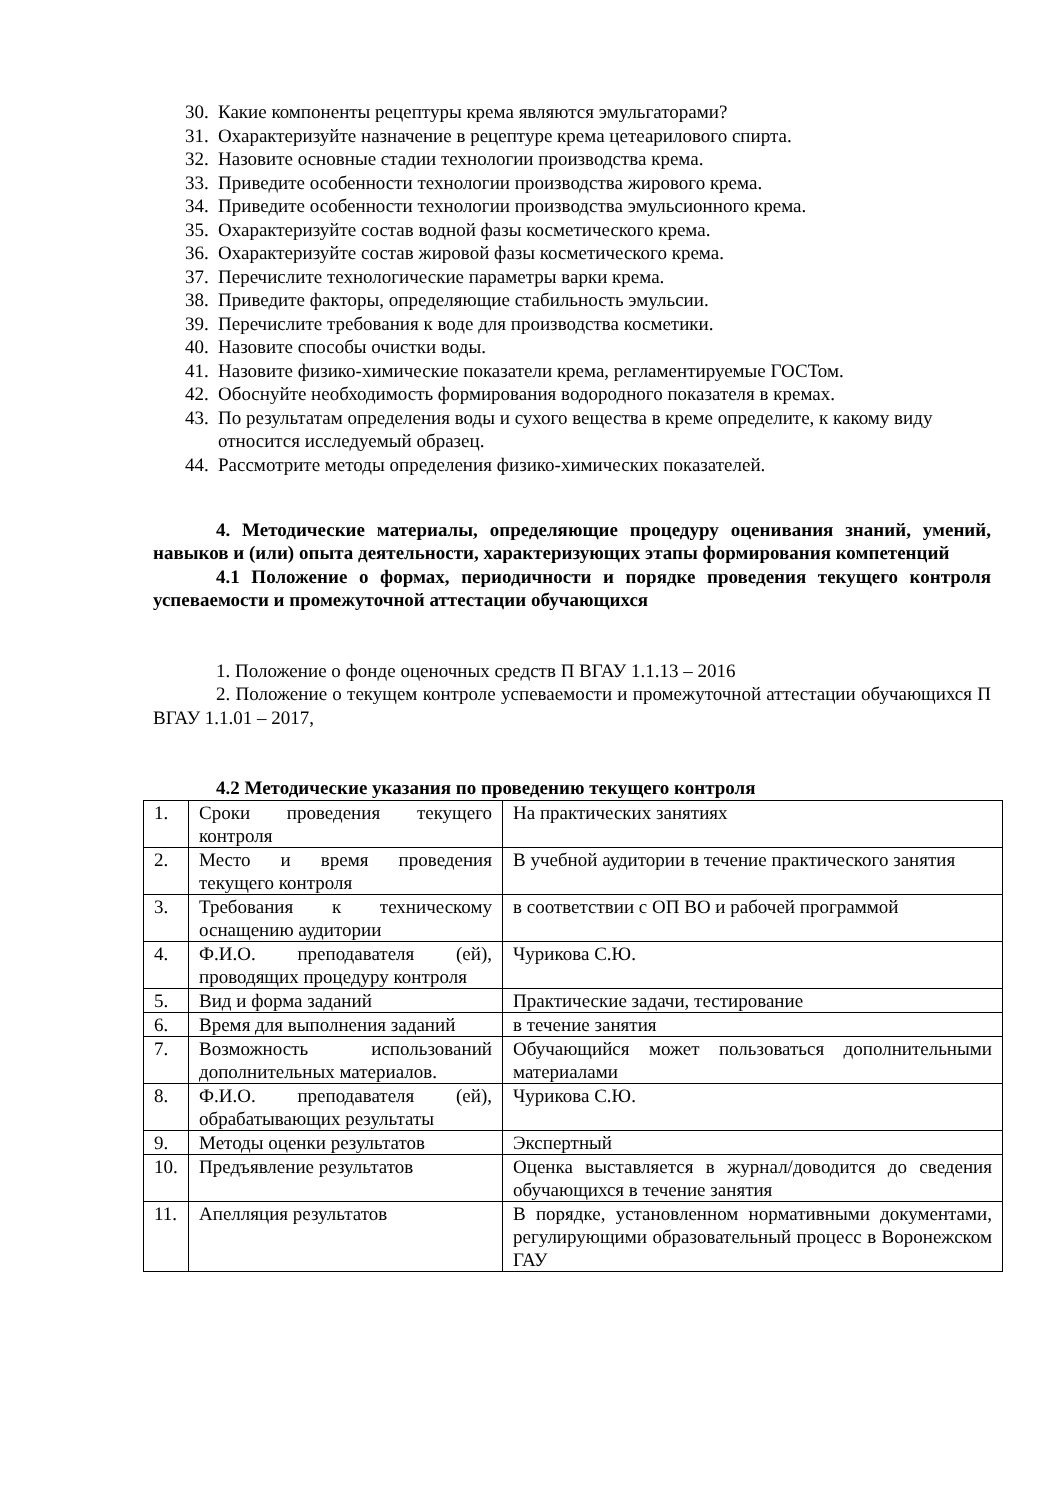30. Какие компоненты рецептуры крема являются эмульгаторами?
31. Охарактеризуйте назначение в рецептуре крема цетеарилового спирта.
32. Назовите основные стадии технологии производства крема.
33. Приведите особенности технологии производства жирового крема.
34. Приведите особенности технологии производства эмульсионного крема.
35. Охарактеризуйте состав водной фазы косметического крема.
36. Охарактеризуйте состав жировой фазы косметического крема.
37. Перечислите технологические параметры варки крема.
38. Приведите факторы, определяющие стабильность эмульсии.
39. Перечислите требования к воде для производства косметики.
40. Назовите способы очистки воды.
41. Назовите физико-химические показатели крема, регламентируемые ГОСТом.
42. Обоснуйте необходимость формирования водородного показателя в кремах.
43. По результатам определения воды и сухого вещества в креме определите, к какому виду относится исследуемый образец.
44. Рассмотрите методы определения физико-химических показателей.
4. Методические материалы, определяющие процедуру оценивания знаний, умений, навыков и (или) опыта деятельности, характеризующих этапы формирования компетенций
4.1 Положение о формах, периодичности и порядке проведения текущего контроля успеваемости и промежуточной аттестации обучающихся
1. Положение о фонде оценочных средств П ВГАУ 1.1.13 – 2016
2. Положение о текущем контроле успеваемости и промежуточной аттестации обучающихся П ВГАУ 1.1.01 – 2017,
4.2 Методические указания по проведению текущего контроля
| 1. | Сроки проведения текущего контроля | На практических занятиях |
| 2. | Место и время проведения текущего контроля | В учебной аудитории в течение практического занятия |
| 3. | Требования к техническому оснащению аудитории | в соответствии с ОП ВО и рабочей программой |
| 4. | Ф.И.О. преподавателя (ей), проводящих процедуру контроля | Чурикова С.Ю. |
| 5. | Вид и форма заданий | Практические задачи, тестирование |
| 6. | Время для выполнения заданий | в течение занятия |
| 7. | Возможность использований дополнительных материалов. | Обучающийся может пользоваться дополнительными материалами |
| 8. | Ф.И.О. преподавателя (ей), обрабатывающих результаты | Чурикова С.Ю. |
| 9. | Методы оценки результатов | Экспертный |
| 10. | Предъявление результатов | Оценка выставляется в журнал/доводится до сведения обучающихся в течение занятия |
| 11. | Апелляция результатов | В порядке, установленном нормативными документами, регулирующими образовательный процесс в Воронежском ГАУ |